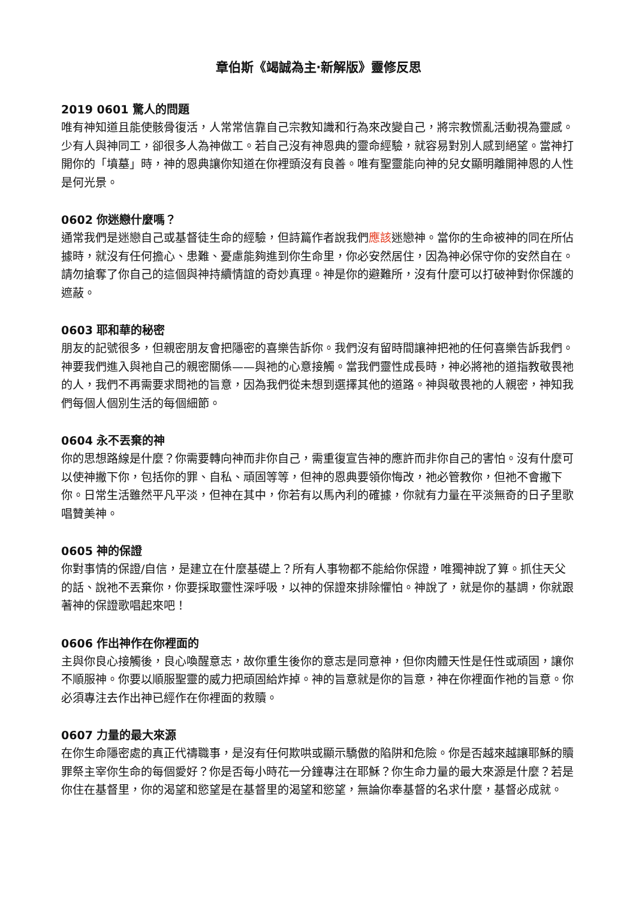章伯斯《竭誠為主‧新解版》靈修反思
2019 0601 驚人的問題
唯有神知道且能使骸骨復活，人常常信靠自己宗教知識和行為來改變自己，將宗教慌亂活動視為靈感。少有人與神同工，卻很多人為神做工。若自己沒有神恩典的靈命經驗，就容易對別人感到絕望。當神打開你的「墳墓」時，神的恩典讓你知道在你裡頭沒有良善。唯有聖靈能向神的兒女顯明離開神恩的人性是何光景。
0602 你迷戀什麼嗎？
通常我們是迷戀自己或基督徒生命的經驗，但詩篇作者說我們應該迷戀神。當你的生命被神的同在所佔據時，就沒有任何擔心、患難、憂慮能夠進到你生命里，你必安然居住，因為神必保守你的安然自在。請勿搶奪了你自己的這個與神持續情誼的奇妙真理。神是你的避難所，沒有什麼可以打破神對你保護的遮蔽。
0603 耶和華的秘密
朋友的記號很多，但親密朋友會把隱密的喜樂告訴你。我們沒有留時間讓神把祂的任何喜樂告訴我們。神要我們進入與祂自己的親密關係——與祂的心意接觸。當我們靈性成長時，神必將祂的道指教敬畏祂的人，我們不再需要求問祂的旨意，因為我們從未想到選擇其他的道路。神與敬畏祂的人親密，神知我們每個人個別生活的每個細節。
0604 永不丟棄的神
你的思想路線是什麼？你需要轉向神而非你自己，需重復宣告神的應許而非你自己的害怕。沒有什麼可以使神撇下你，包括你的罪、自私、頑固等等，但神的恩典要領你悔改，祂必管教你，但祂不會撇下你。日常生活雖然平凡平淡，但神在其中，你若有以馬內利的確據，你就有力量在平淡無奇的日子里歌唱贊美神。
0605 神的保證
你對事情的保證/自信，是建立在什麼基礎上？所有人事物都不能給你保證，唯獨神說了算。抓住天父的話、說祂不丟棄你，你要採取靈性深呼吸，以神的保證來排除懼怕。神說了，就是你的基調，你就跟著神的保證歌唱起來吧！
0606 作出神作在你裡面的
主與你良心接觸後，良心喚醒意志，故你重生後你的意志是同意神，但你肉體天性是任性或頑固，讓你不順服神。你要以順服聖靈的威力把頑固給炸掉。神的旨意就是你的旨意，神在你裡面作祂的旨意。你必須專注去作出神已經作在你裡面的救贖。
0607 力量的最大來源
在你生命隱密處的真正代禱職事，是沒有任何欺哄或顯示驕傲的陷阱和危險。你是否越來越讓耶穌的贖罪祭主宰你生命的每個愛好？你是否每小時花一分鐘專注在耶穌？你生命力量的最大來源是什麼？若是你住在基督里，你的渴望和慾望是在基督里的渴望和慾望，無論你奉基督的名求什麼，基督必成就。